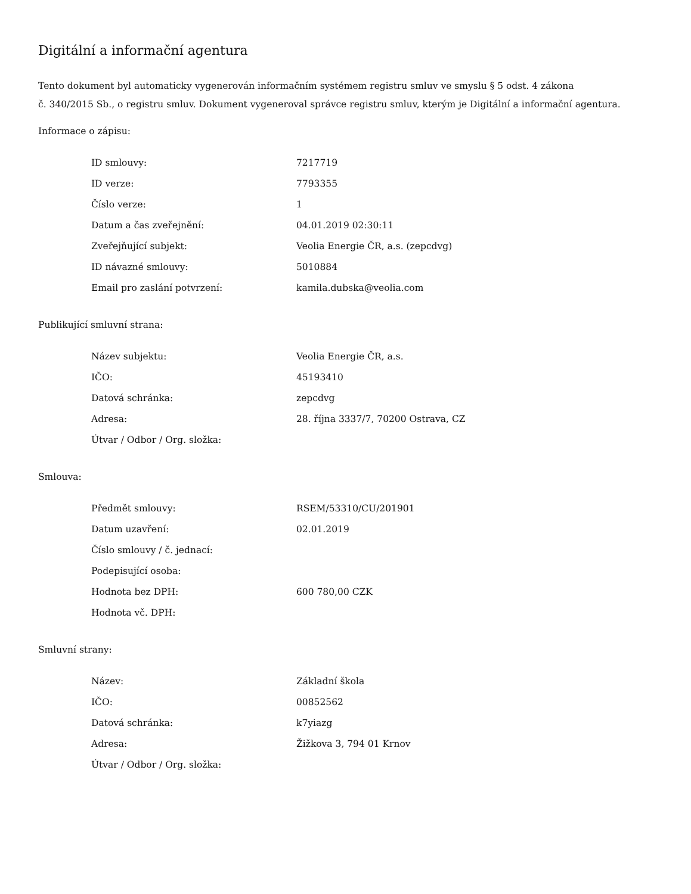Digitální a informační agentura
Tento dokument byl automaticky vygenerován informačním systémem registru smluv ve smyslu § 5 odst. 4 zákona
č. 340/2015 Sb., o registru smluv. Dokument vygeneroval správce registru smluv, kterým je Digitální a informační agentura.
Informace o zápisu:
| ID smlouvy: | 7217719 |
| ID verze: | 7793355 |
| Číslo verze: | 1 |
| Datum a čas zveřejnění: | 04.01.2019 02:30:11 |
| Zveřejňující subjekt: | Veolia Energie ČR, a.s. (zepcdvg) |
| ID návazné smlouvy: | 5010884 |
| Email pro zaslání potvrzení: | kamila.dubska@veolia.com |
Publikující smluvní strana:
| Název subjektu: | Veolia Energie ČR, a.s. |
| IČO: | 45193410 |
| Datová schránka: | zepcdvg |
| Adresa: | 28. října 3337/7, 70200 Ostrava, CZ |
| Útvar / Odbor / Org. složka: | |
Smlouva:
| Předmět smlouvy: | RSEM/53310/CU/201901 |
| Datum uzavření: | 02.01.2019 |
| Číslo smlouvy / č. jednací: | |
| Podepisující osoba: | |
| Hodnota bez DPH: | 600 780,00 CZK |
| Hodnota vč. DPH: | |
Smluvní strany:
| Název: | Základní škola |
| IČO: | 00852562 |
| Datová schránka: | k7yiazg |
| Adresa: | Žižkova 3, 794 01 Krnov |
| Útvar / Odbor / Org. složka: | |